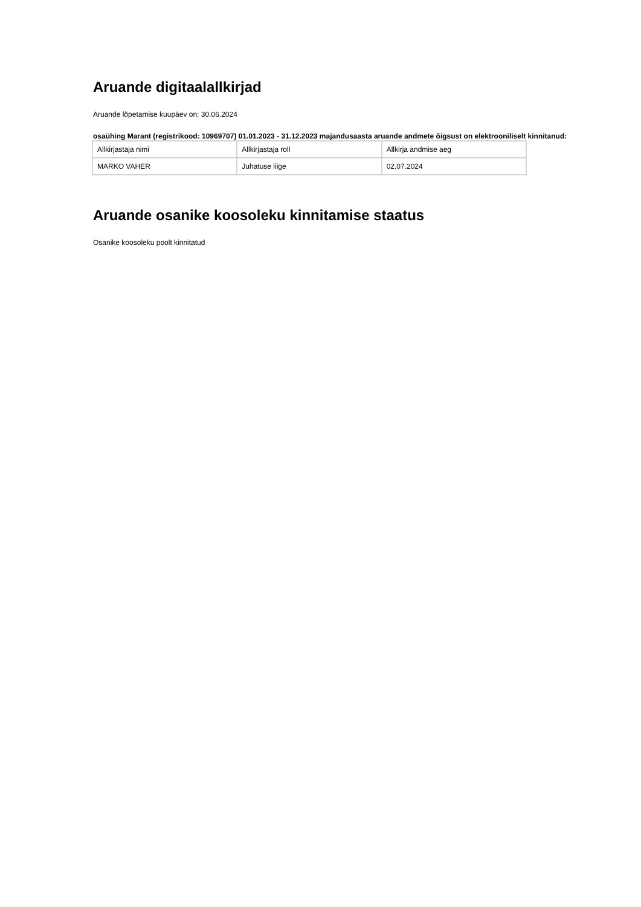Aruande digitaalallkirjad
Aruande lõpetamise kuupäev on: 30.06.2024
osaühing Marant (registrikood: 10969707) 01.01.2023 - 31.12.2023 majandusaasta aruande andmete õigsust on elektrooniliselt kinnitanud:
| Allkirjastaja nimi | Allkirjastaja roll | Allkirja andmise aeg |
| MARKO VAHER | Juhatuse liige | 02.07.2024 |
Aruande osanike koosoleku kinnitamise staatus
Osanike koosoleku poolt kinnitatud